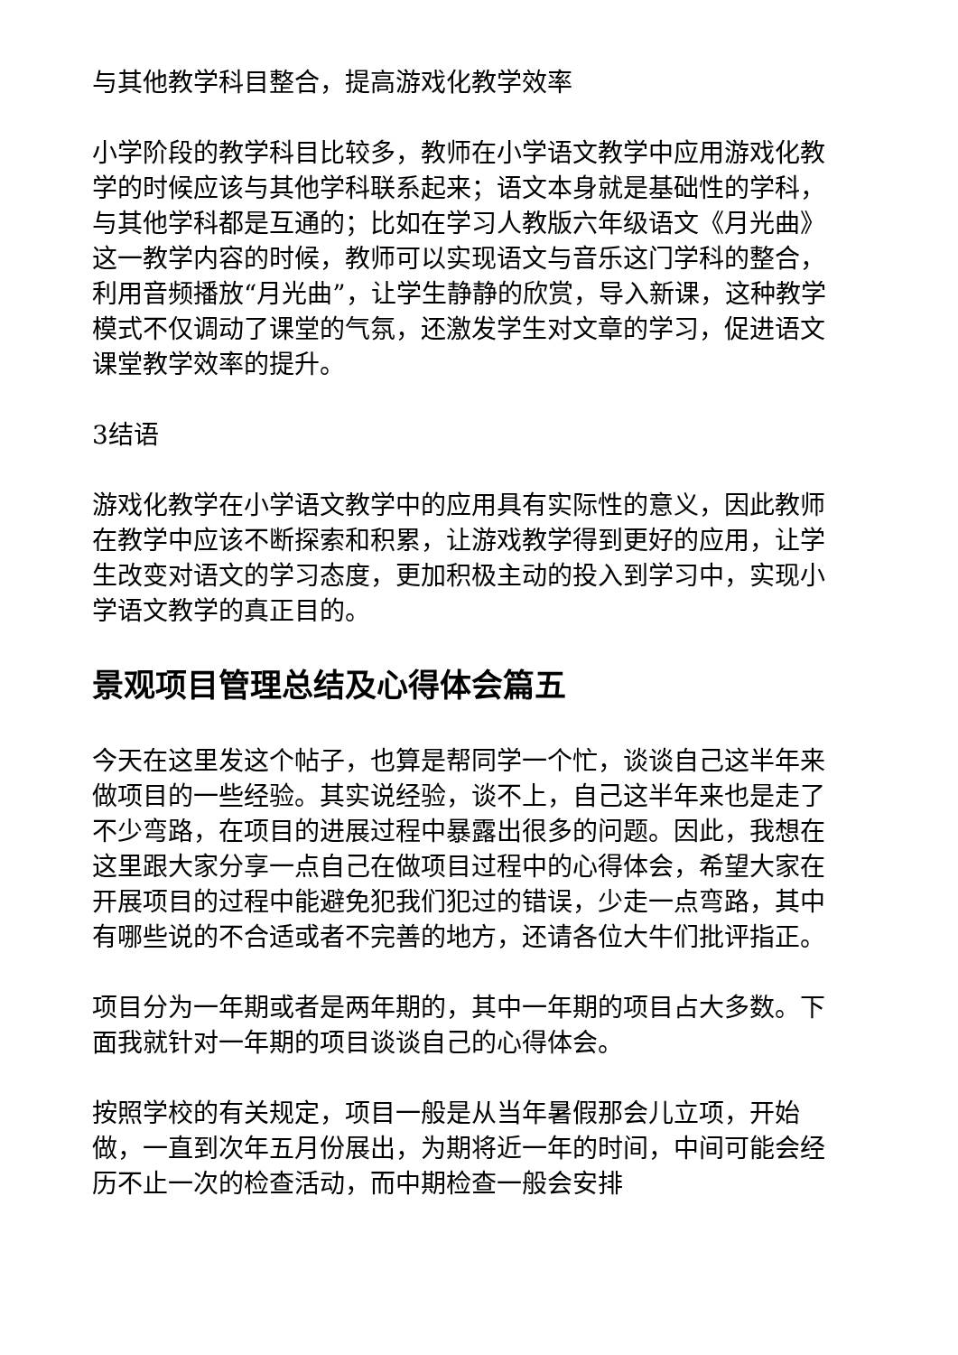与其他教学科目整合，提高游戏化教学效率
小学阶段的教学科目比较多，教师在小学语文教学中应用游戏化教学的时候应该与其他学科联系起来；语文本身就是基础性的学科，与其他学科都是互通的；比如在学习人教版六年级语文《月光曲》这一教学内容的时候，教师可以实现语文与音乐这门学科的整合，利用音频播放“月光曲”，让学生静静的欣赏，导入新课，这种教学模式不仅调动了课堂的气氛，还激发学生对文章的学习，促进语文课堂教学效率的提升。
3结语
游戏化教学在小学语文教学中的应用具有实际性的意义，因此教师在教学中应该不断探索和积累，让游戏教学得到更好的应用，让学生改变对语文的学习态度，更加积极主动的投入到学习中，实现小学语文教学的真正目的。
景观项目管理总结及心得体会篇五
今天在这里发这个帖子，也算是帮同学一个忙，谈谈自己这半年来做项目的一些经验。其实说经验，谈不上，自己这半年来也是走了不少弯路，在项目的进展过程中暴露出很多的问题。因此，我想在这里跟大家分享一点自己在做项目过程中的心得体会，希望大家在开展项目的过程中能避免犯我们犯过的错误，少走一点弯路，其中有哪些说的不合适或者不完善的地方，还请各位大牛们批评指正。
项目分为一年期或者是两年期的，其中一年期的项目占大多数。下面我就针对一年期的项目谈谈自己的心得体会。
按照学校的有关规定，项目一般是从当年暑假那会儿立项，开始做，一直到次年五月份展出，为期将近一年的时间，中间可能会经历不止一次的检查活动，而中期检查一般会安排